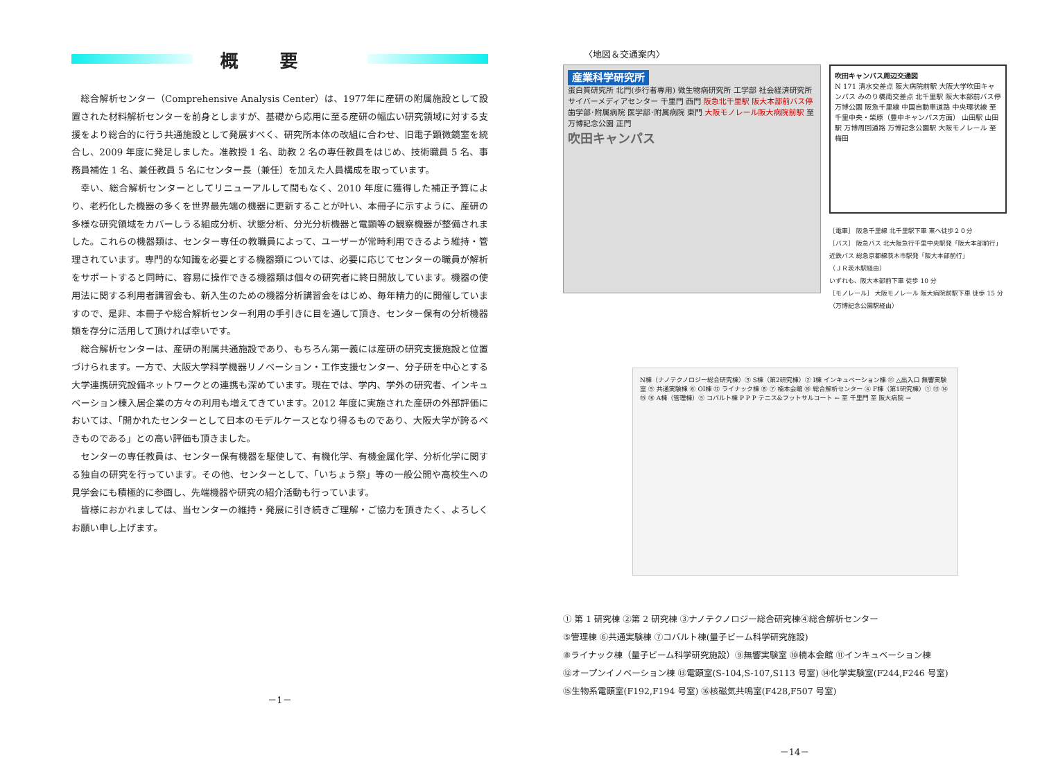概要
総合解析センター（Comprehensive Analysis Center）は、1977年に産研の附属施設として設置された材料解析センターを前身としますが、基礎から応用に至る産研の幅広い研究領域に対する支援をより総合的に行う共通施設として発展すべく、研究所本体の改組に合わせ、旧電子顕微鏡室を統合し、2009 年度に発足しました。准教授 1 名、助教 2 名の専任教員をはじめ、技術職員 5 名、事務員補佐 1 名、兼任教員 5 名にセンター長（兼任）を加えた人員構成を取っています。
幸い、総合解析センターとしてリニューアルして間もなく、2010 年度に獲得した補正予算により、老朽化した機器の多くを世界最先端の機器に更新することが叶い、本冊子に示すように、産研の多様な研究領域をカバーしうる組成分析、状態分析、分光分析機器と電顕等の観察機器が整備されました。これらの機器類は、センター専任の教職員によって、ユーザーが常時利用できるよう維持・管理されています。専門的な知識を必要とする機器類については、必要に応じてセンターの職員が解析をサポートすると同時に、容易に操作できる機器類は個々の研究者に終日開放しています。機器の使用法に関する利用者講習会も、新入生のための機器分析講習会をはじめ、毎年精力的に開催していますので、是非、本冊子や総合解析センター利用の手引きに目を通して頂き、センター保有の分析機器類を存分に活用して頂ければ幸いです。
総合解析センターは、産研の附属共通施設であり、もちろん第一義には産研の研究支援施設と位置づけられます。一方で、大阪大学科学機器リノベーション・工作支援センター、分子研を中心とする大学連携研究設備ネットワークとの連携も深めています。現在では、学内、学外の研究者、インキュベーション棟入居企業の方々の利用も増えてきています。2012 年度に実施された産研の外部評価においては、「開かれたセンターとして日本のモデルケースとなり得るものであり、大阪大学が誇るべきものである」との高い評価も頂きました。
センターの専任教員は、センター保有機器を駆使して、有機化学、有機金属化学、分析化学に関する独自の研究を行っています。その他、センターとして、「いちょう祭」等の一般公開や高校生への見学会にも積極的に参画し、先端機器や研究の紹介活動も行っています。
皆様におかれましては、当センターの維持・発展に引き続きご理解・ご協力を頂きたく、よろしくお願い申し上げます。
－1－
〈地図＆交通案内〉
産業科学研究所
蛋白質研究所 北門(歩行者専用) 微生物病研究所 工学部 社会経済研究所 サイバーメディアセンター 千里門 西門 阪急北千里駅 阪大本部前バス停 歯学部･附属病院 医学部･附属病院 東門 大阪モノレール阪大病院前駅 至 万博記念公園 正門
吹田キャンパス
吹田キャンパス周辺交通図
N 171 清水交差点 阪大病院前駅 大阪大学吹田キャンパス みのり橋南交差点 北千里駅 阪大本部前バス停 万博公園 阪急千里線 中国自動車道路 中央環状線 至千里中央・柴原（豊中キャンパス方面） 山田駅 山田駅 万博周回道路 万博記念公園駅 大阪モノレール 至梅田
［電車］ 阪急千里線 北千里駅下車 東へ徒歩２０分
［バス］ 阪急バス 北大阪急行千里中央駅発「阪大本部前行」
近鉄バス 総急京都線茨木市駅発「阪大本部前行」
（ＪＲ茨木駅経由）
いずれも、阪大本部前下車 徒歩 10 分
［モノレール］ 大阪モノレール 阪大病院前駅下車 徒歩 15 分
（万博記念公園駅経由）
N棟（ナノテクノロジー総合研究棟）③ S棟（第2研究棟）② I棟 インキュベーション棟 ⑪ △出入口 無響実験室 ⑨ 共通実験棟 ⑥ OI棟 ⑫ ライナック棟 ⑧ ⑦ 楠本会館 ⑩ 総合解析センター ④ F棟（第1研究棟）① ⑬ ⑭ ⑮ ⑯ A棟（管理棟）⑤ コバルト棟 P P P テニス&フットサルコート ← 至 千里門 至 阪大病院 →
① 第 1 研究棟 ②第 2 研究棟 ③ナノテクノロジー総合研究棟④総合解析センター
⑤管理棟 ⑥共通実験棟 ⑦コバルト棟(量子ビーム科学研究施設)
⑧ライナック棟（量子ビーム科学研究施設）⑨無響実験室 ⑩楠本会館 ⑪インキュベーション棟
⑫オープンイノベーション棟 ⑬電顕室(S-104,S-107,S113 号室) ⑭化学実験室(F244,F246 号室)
⑮生物系電顕室(F192,F194 号室) ⑯核磁気共鳴室(F428,F507 号室)
－14－